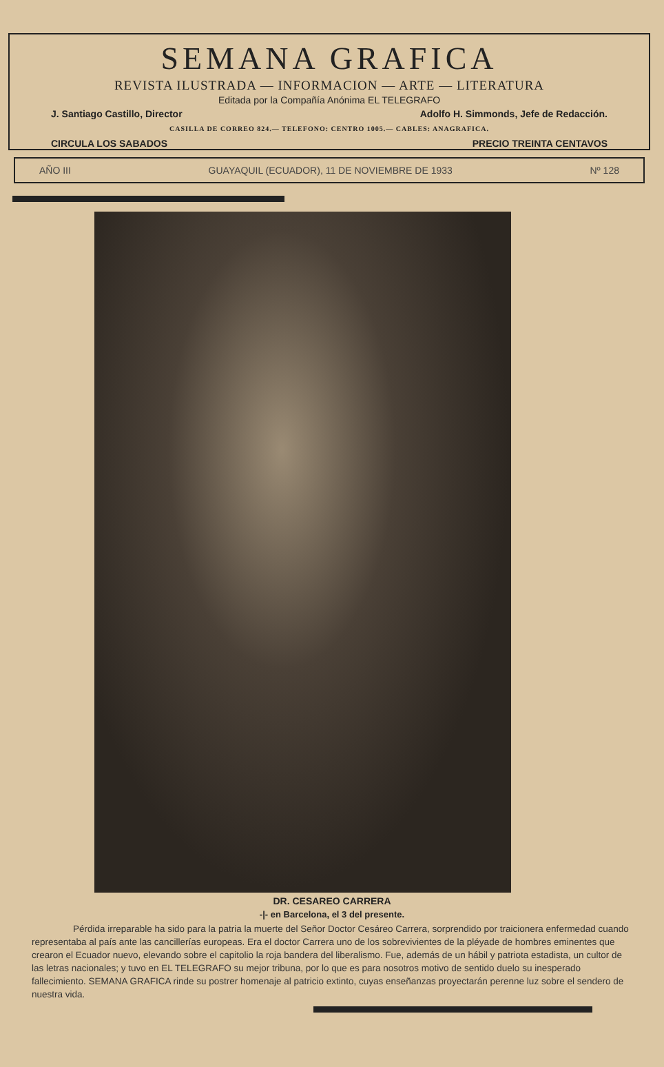SEMANA GRAFICA
REVISTA ILUSTRADA — INFORMACION — ARTE — LITERATURA
Editada por la Compañía Anónima EL TELEGRAFO
J. Santiago Castillo, Director Adolfo H. Simmonds, Jefe de Redacción.
CASILLA DE CORREO 824.— TELEFONO: CENTRO 1005.— CABLES: ANAGRAFICA.
CIRCULA LOS SABADOS PRECIO TREINTA CENTAVOS
AÑO III GUAYAQUIL (ECUADOR), 11 DE NOVIEMBRE DE 1933 Nº 128
DR. CESAREO CARRERA
-|- en Barcelona, el 3 del presente.
Pérdida irreparable ha sido para la patria la muerte del Señor Doctor Cesáreo Carrera, sorprendido por traicionera enfermedad cuando representaba al país ante las cancillerías europeas. Era el doctor Carrera uno de los sobrevivientes de la pléyade de hombres eminentes que crearon el Ecuador nuevo, elevando sobre el capitolio la roja bandera del liberalismo. Fue, además de un hábil y patriota estadista, un cultor de las letras nacionales; y tuvo en EL TELEGRAFO su mejor tribuna, por lo que es para nosotros motivo de sentido duelo su inesperado fallecimiento. SEMANA GRAFICA rinde su postrer homenaje al patricio extinto, cuyas enseñanzas proyectarán perenne luz sobre el sendero de nuestra vida.